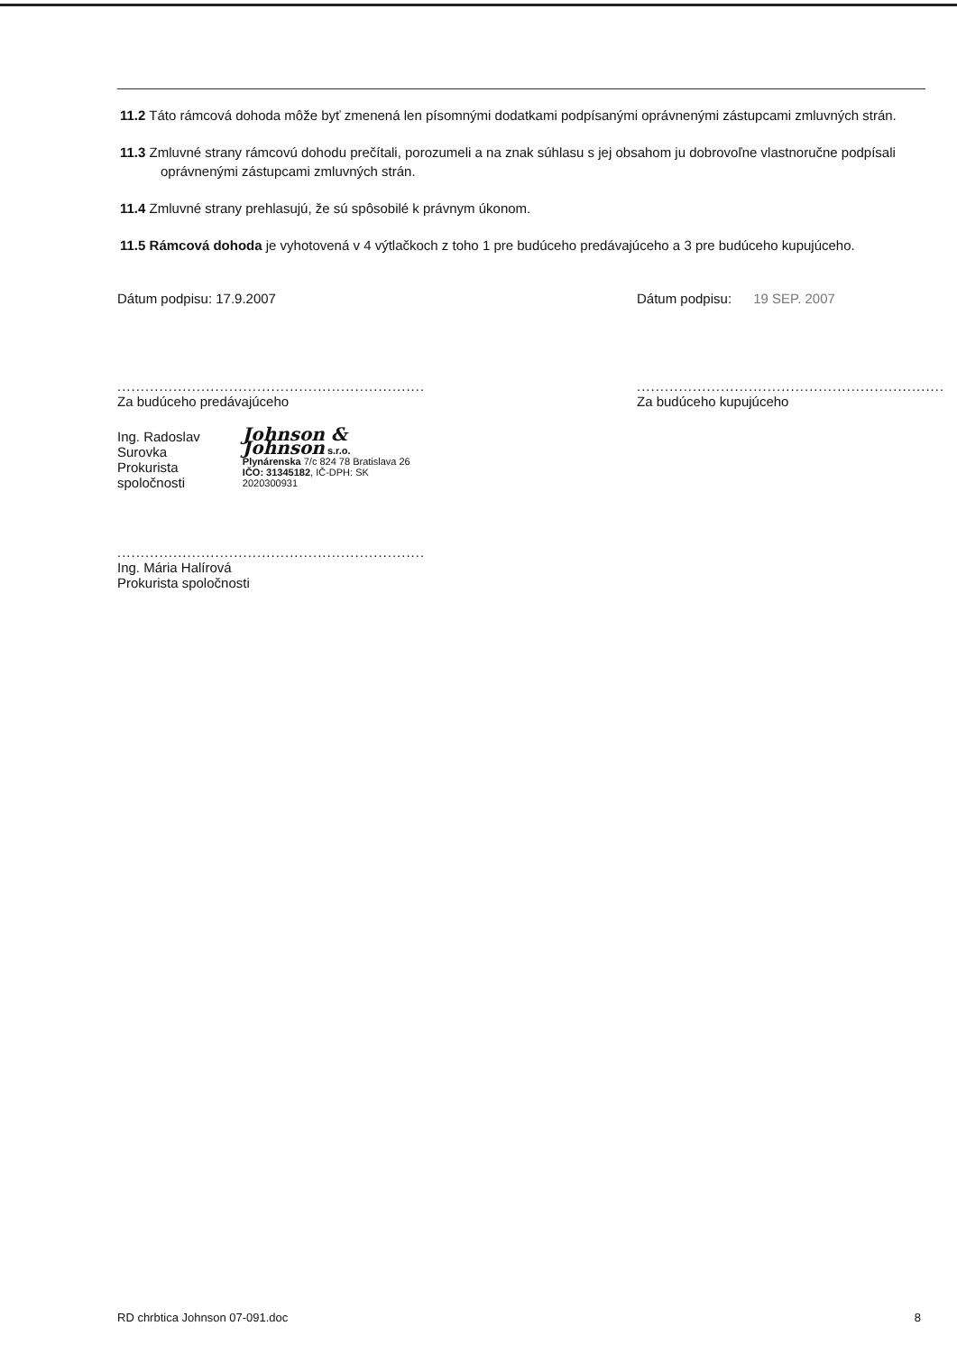11.2 Táto rámcová dohoda môže byť zmenená len písomnými dodatkami podpísanými oprávnenými zástupcami zmluvných strán.
11.3 Zmluvné strany rámcovú dohodu prečítali, porozumeli a na znak súhlasu s jej obsahom ju dobrovoľne vlastnoručne podpísali oprávnenými zástupcami zmluvných strán.
11.4 Zmluvné strany prehlasujú, že sú spôsobilé k právnym úkonom.
11.5 Rámcová dohoda je vyhotovená v 4 výtlačkoch z toho 1 pre budúceho predávajúceho a 3 pre budúceho kupujúceho.
Dátum podpisu: 17.9.2007
..................................................................
Za budúceho predávajúceho
Ing. Radoslav Surovka
Prokurista spoločnosti
Johnson & Johnson s.r.o.
Plynárenska 7/c 824 78 Bratislava 26
IČO: 31345182, IČ-DPH: SK 2020300931
..................................................................
Ing. Mária Halírová
Prokurista spoločnosti
Dátum podpisu: 19 SEP. 2007
..................................................................
Za budúceho kupujúceho
RD chrbtica Johnson 07-091.doc 8